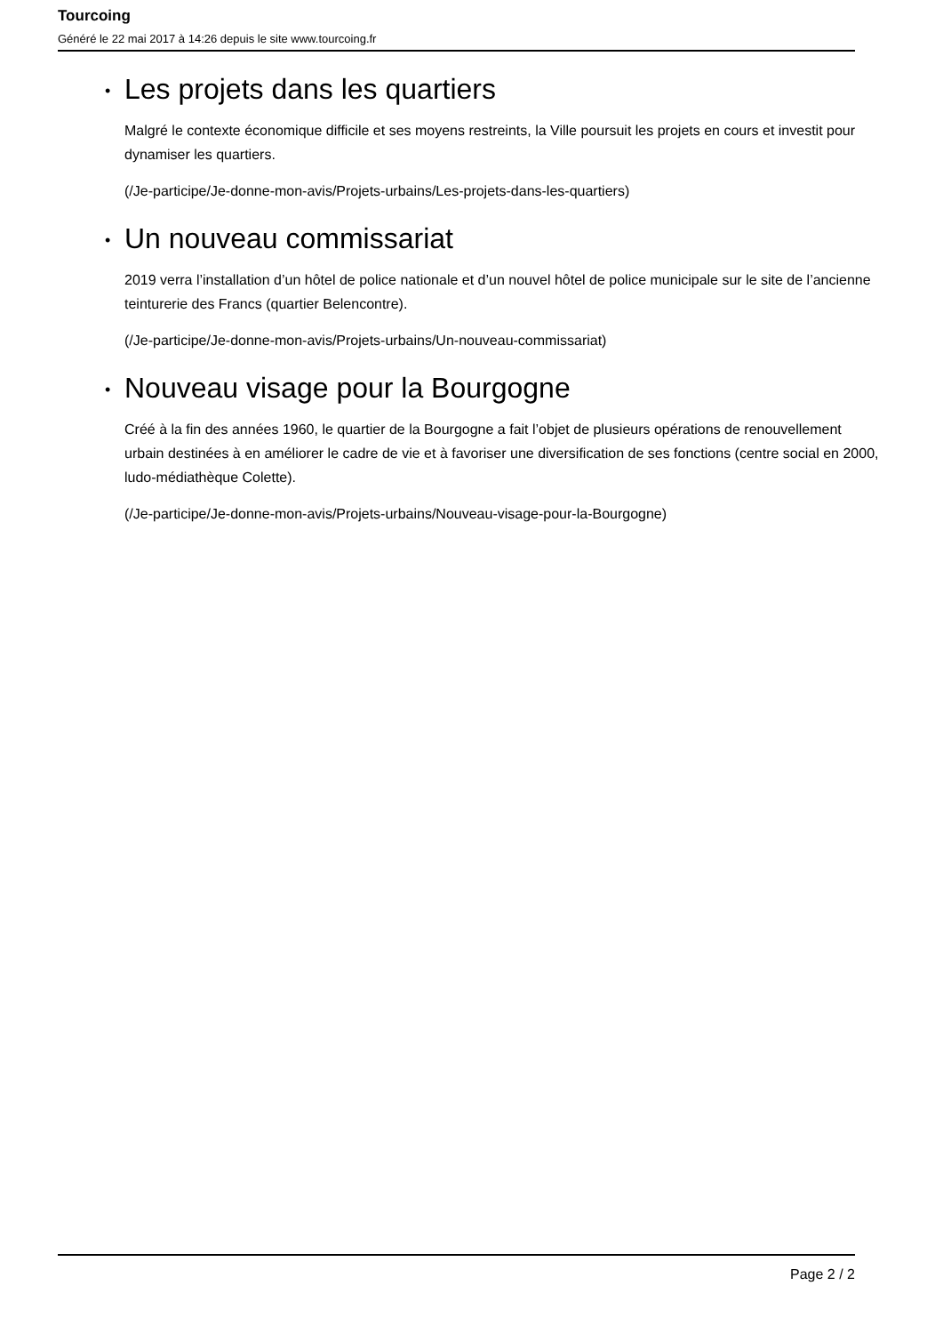Tourcoing
Généré le 22 mai 2017 à 14:26 depuis le site www.tourcoing.fr
• Les projets dans les quartiers
Malgré le contexte économique difficile et ses moyens restreints, la Ville poursuit les projets en cours et investit pour dynamiser les quartiers.
(/Je-participe/Je-donne-mon-avis/Projets-urbains/Les-projets-dans-les-quartiers)
• Un nouveau commissariat
2019 verra l’installation d’un hôtel de police nationale et d’un nouvel hôtel de police municipale sur le site de l’ancienne teinturerie des Francs (quartier Belencontre).
(/Je-participe/Je-donne-mon-avis/Projets-urbains/Un-nouveau-commissariat)
• Nouveau visage pour la Bourgogne
Créé à la fin des années 1960, le quartier de la Bourgogne a fait l’objet de plusieurs opérations de renouvellement urbain destinées à en améliorer le cadre de vie et à favoriser une diversification de ses fonctions (centre social en 2000, ludo-médiathèque Colette).
(/Je-participe/Je-donne-mon-avis/Projets-urbains/Nouveau-visage-pour-la-Bourgogne)
Page 2 / 2